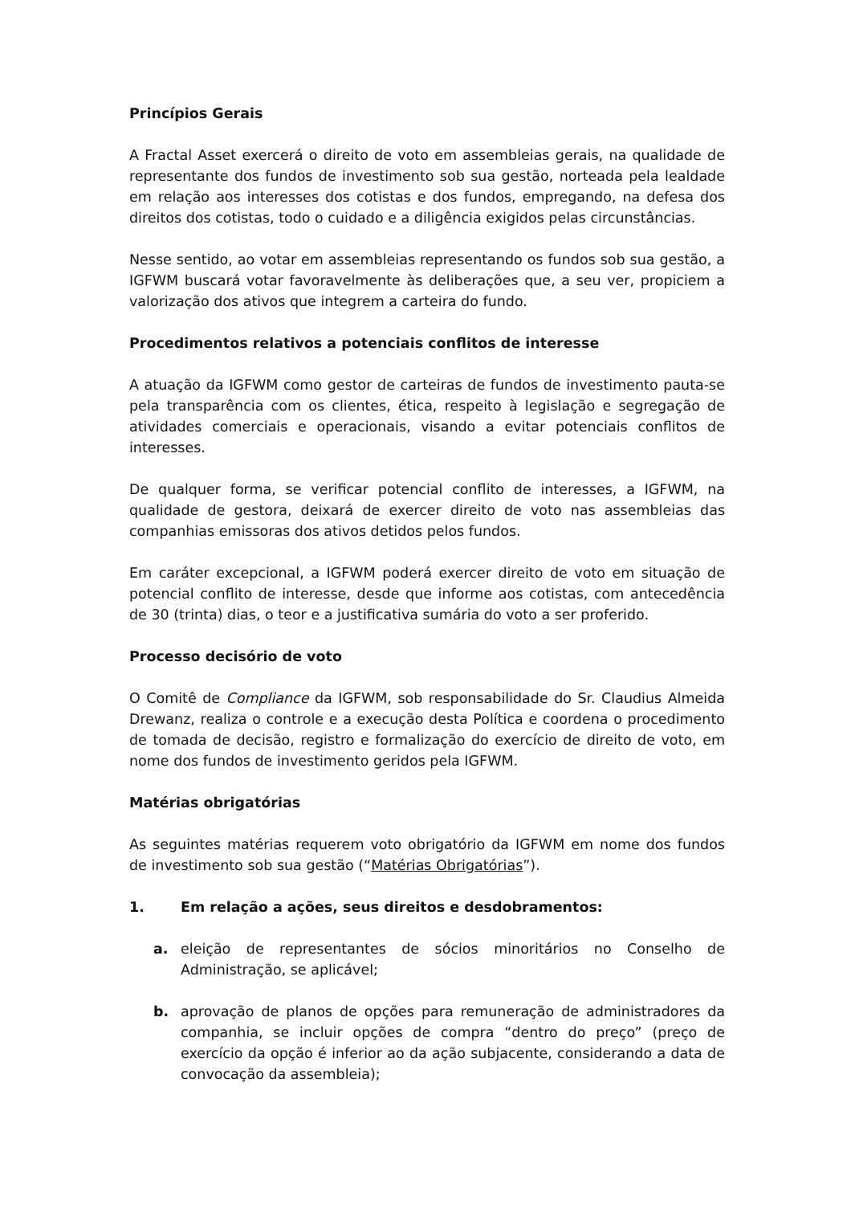Princípios Gerais
A Fractal Asset exercerá o direito de voto em assembleias gerais, na qualidade de representante dos fundos de investimento sob sua gestão, norteada pela lealdade em relação aos interesses dos cotistas e dos fundos, empregando, na defesa dos direitos dos cotistas, todo o cuidado e a diligência exigidos pelas circunstâncias.
Nesse sentido, ao votar em assembleias representando os fundos sob sua gestão, a IGFWM buscará votar favoravelmente às deliberações que, a seu ver, propiciem a valorização dos ativos que integrem a carteira do fundo.
Procedimentos relativos a potenciais conflitos de interesse
A atuação da IGFWM como gestor de carteiras de fundos de investimento pauta-se pela transparência com os clientes, ética, respeito à legislação e segregação de atividades comerciais e operacionais, visando a evitar potenciais conflitos de interesses.
De qualquer forma, se verificar potencial conflito de interesses, a IGFWM, na qualidade de gestora, deixará de exercer direito de voto nas assembleias das companhias emissoras dos ativos detidos pelos fundos.
Em caráter excepcional, a IGFWM poderá exercer direito de voto em situação de potencial conflito de interesse, desde que informe aos cotistas, com antecedência de 30 (trinta) dias, o teor e a justificativa sumária do voto a ser proferido.
Processo decisório de voto
O Comitê de Compliance da IGFWM, sob responsabilidade do Sr. Claudius Almeida Drewanz, realiza o controle e a execução desta Política e coordena o procedimento de tomada de decisão, registro e formalização do exercício de direito de voto, em nome dos fundos de investimento geridos pela IGFWM.
Matérias obrigatórias
As seguintes matérias requerem voto obrigatório da IGFWM em nome dos fundos de investimento sob sua gestão (“Matérias Obrigatórias”).
1. Em relação a ações, seus direitos e desdobramentos:
a. eleição de representantes de sócios minoritários no Conselho de Administração, se aplicável;
b. aprovação de planos de opções para remuneração de administradores da companhia, se incluir opções de compra “dentro do preço” (preço de exercício da opção é inferior ao da ação subjacente, considerando a data de convocação da assembleia);